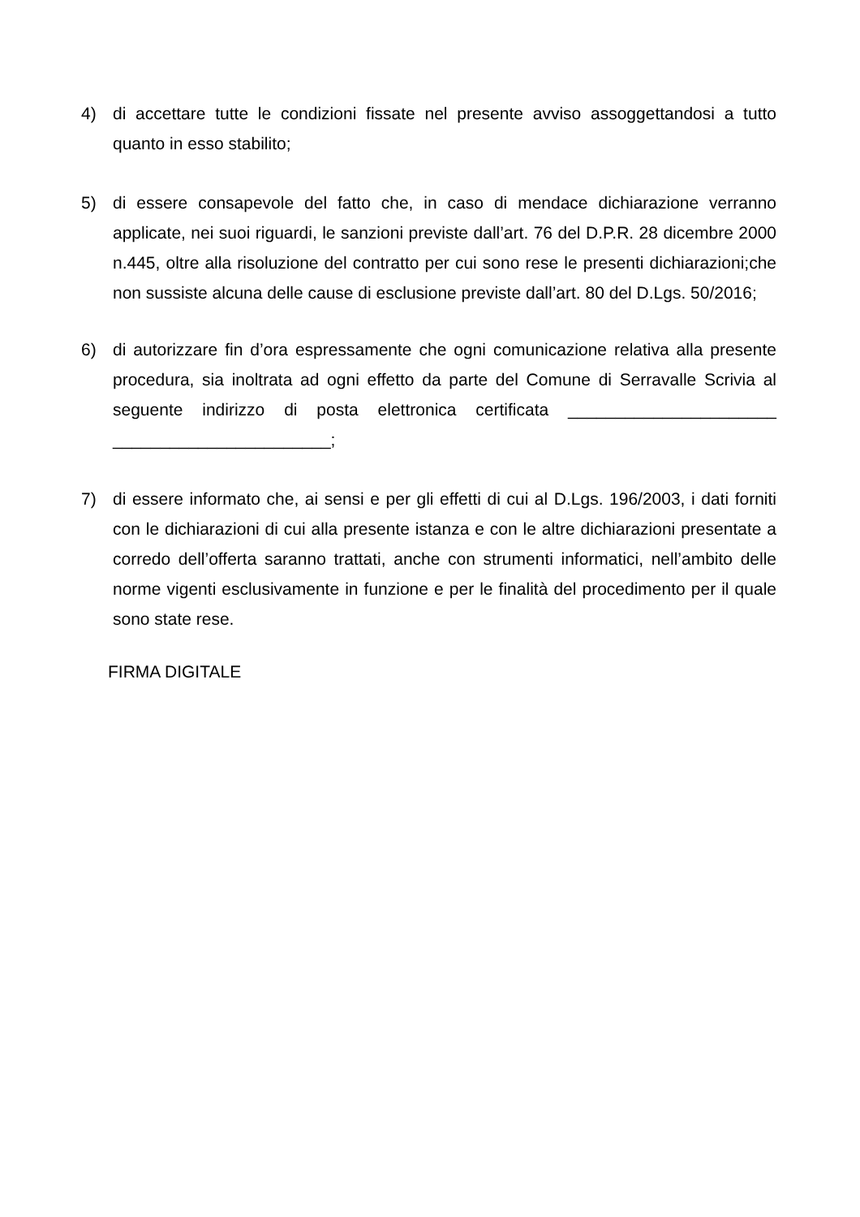4) di accettare tutte le condizioni fissate nel presente avviso assoggettandosi a tutto quanto in esso stabilito;
5) di essere consapevole del fatto che, in caso di mendace dichiarazione verranno applicate, nei suoi riguardi, le sanzioni previste dall’art. 76 del D.P.R. 28 dicembre 2000 n.445, oltre alla risoluzione del contratto per cui sono rese le presenti dichiarazioni;che non sussiste alcuna delle cause di esclusione previste dall’art. 80 del D.Lgs. 50/2016;
6) di autorizzare fin d’ora espressamente che ogni comunicazione relativa alla presente procedura, sia inoltrata ad ogni effetto da parte del Comune di Serravalle Scrivia al seguente indirizzo di posta elettronica certificata ______________________ _______________________;
7) di essere informato che, ai sensi e per gli effetti di cui al D.Lgs. 196/2003, i dati forniti con le dichiarazioni di cui alla presente istanza e con le altre dichiarazioni presentate a corredo dell’offerta saranno trattati, anche con strumenti informatici, nell’ambito delle norme vigenti esclusivamente in funzione e per le finalità del procedimento per il quale sono state rese.
FIRMA DIGITALE